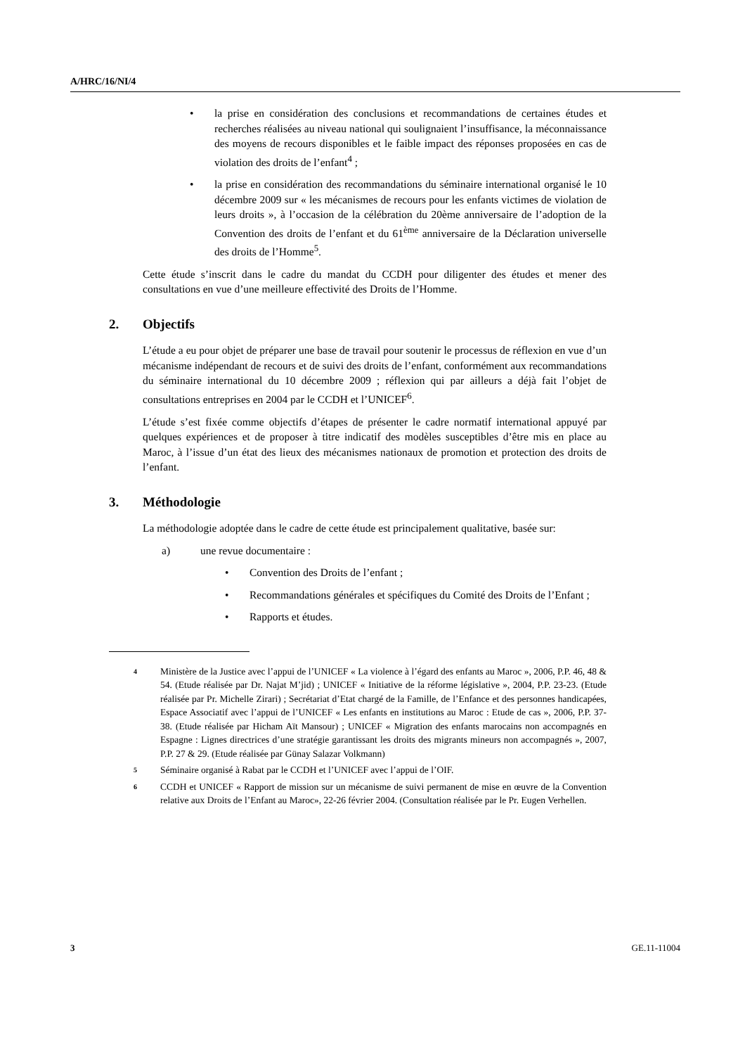A/HRC/16/NI/4
• la prise en considération des conclusions et recommandations de certaines études et recherches réalisées au niveau national qui soulignaient l’insuffisance, la méconnaissance des moyens de recours disponibles et le faible impact des réponses proposées en cas de violation des droits de l’enfant<sup>4</sup> ;
• la prise en considération des recommandations du séminaire international organisé le 10 décembre 2009 sur « les mécanismes de recours pour les enfants victimes de violation de leurs droits », à l’occasion de la célébration du 20ème anniversaire de l’adoption de la Convention des droits de l’enfant et du 61<sup>ème</sup> anniversaire de la Déclaration universelle des droits de l’Homme<sup>5</sup>.
Cette étude s’inscrit dans le cadre du mandat du CCDH pour diligenter des études et mener des consultations en vue d’une meilleure effectivité des Droits de l’Homme.
2. Objectifs
L’étude a eu pour objet de préparer une base de travail pour soutenir le processus de réflexion en vue d’un mécanisme indépendant de recours et de suivi des droits de l’enfant, conformément aux recommandations du séminaire international du 10 décembre 2009 ; réflexion qui par ailleurs a déjà fait l’objet de consultations entreprises en 2004 par le CCDH et l’UNICEF<sup>6</sup>.
L’étude s’est fixée comme objectifs d’étapes de présenter le cadre normatif international appuyé par quelques expériences et de proposer à titre indicatif des modèles susceptibles d’être mis en place au Maroc, à l’issue d’un état des lieux des mécanismes nationaux de promotion et protection des droits de l’enfant.
3. Méthodologie
La méthodologie adoptée dans le cadre de cette étude est principalement qualitative, basée sur:
a) une revue documentaire :
• Convention des Droits de l’enfant ;
• Recommandations générales et spécifiques du Comité des Droits de l’Enfant ;
• Rapports et études.
4 Ministère de la Justice avec l’appui de l’UNICEF « La violence à l’égard des enfants au Maroc », 2006, P.P. 46, 48 & 54. (Etude réalisée par Dr. Najat M’jid) ; UNICEF « Initiative de la réforme législative », 2004, P.P. 23-23. (Etude réalisée par Pr. Michelle Zirari) ; Secrétariat d’Etat chargé de la Famille, de l’Enfance et des personnes handicapées, Espace Associatif avec l’appui de l’UNICEF « Les enfants en institutions au Maroc : Etude de cas », 2006, P.P. 37-38. (Etude réalisée par Hicham Aït Mansour) ; UNICEF « Migration des enfants marocains non accompagnés en Espagne : Lignes directrices d’une stratégie garantissant les droits des migrants mineurs non accompagnés », 2007, P.P. 27 & 29. (Etude réalisée par Günay Salazar Volkmann)
5 Séminaire organisé à Rabat par le CCDH et l’UNICEF avec l’appui de l’OIF.
6 CCDH et UNICEF « Rapport de mission sur un mécanisme de suivi permanent de mise en œuvre de la Convention relative aux Droits de l’Enfant au Maroc», 22-26 février 2004. (Consultation réalisée par le Pr. Eugen Verhellen.
3 GE.11-11004